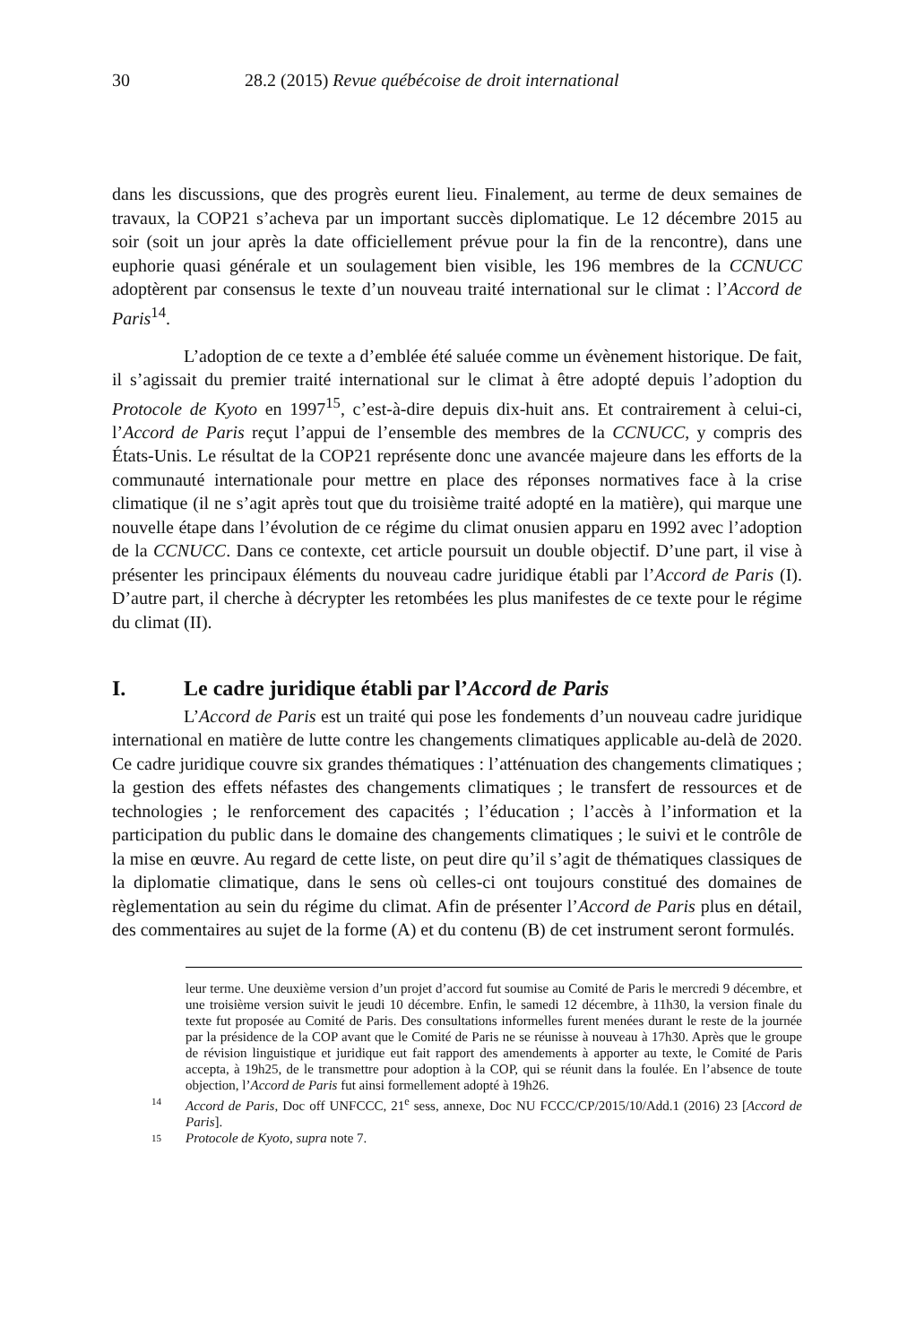30 28.2 (2015) Revue québécoise de droit international
dans les discussions, que des progrès eurent lieu. Finalement, au terme de deux semaines de travaux, la COP21 s’acheva par un important succès diplomatique. Le 12 décembre 2015 au soir (soit un jour après la date officiellement prévue pour la fin de la rencontre), dans une euphorie quasi générale et un soulagement bien visible, les 196 membres de la CCNUCC adoptèrent par consensus le texte d’un nouveau traité international sur le climat : l’Accord de Paris<sup>14</sup>.
L’adoption de ce texte a d’emblée été saluée comme un évènement historique. De fait, il s’agissait du premier traité international sur le climat à être adopté depuis l’adoption du Protocole de Kyoto en 1997<sup>15</sup>, c’est-à-dire depuis dix-huit ans. Et contrairement à celui-ci, l’Accord de Paris reçut l’appui de l’ensemble des membres de la CCNUCC, y compris des États-Unis. Le résultat de la COP21 représente donc une avancée majeure dans les efforts de la communauté internationale pour mettre en place des réponses normatives face à la crise climatique (il ne s’agit après tout que du troisième traité adopté en la matière), qui marque une nouvelle étape dans l’évolution de ce régime du climat onusien apparu en 1992 avec l’adoption de la CCNUCC. Dans ce contexte, cet article poursuit un double objectif. D’une part, il vise à présenter les principaux éléments du nouveau cadre juridique établi par l’Accord de Paris (I). D’autre part, il cherche à décrypter les retombées les plus manifestes de ce texte pour le régime du climat (II).
I. Le cadre juridique établi par l’Accord de Paris
L’Accord de Paris est un traité qui pose les fondements d’un nouveau cadre juridique international en matière de lutte contre les changements climatiques applicable au-delà de 2020. Ce cadre juridique couvre six grandes thématiques : l’atténuation des changements climatiques ; la gestion des effets néfastes des changements climatiques ; le transfert de ressources et de technologies ; le renforcement des capacités ; l’éducation ; l’accès à l’information et la participation du public dans le domaine des changements climatiques ; le suivi et le contrôle de la mise en œuvre. Au regard de cette liste, on peut dire qu’il s’agit de thématiques classiques de la diplomatie climatique, dans le sens où celles-ci ont toujours constitué des domaines de règlementation au sein du régime du climat. Afin de présenter l’Accord de Paris plus en détail, des commentaires au sujet de la forme (A) et du contenu (B) de cet instrument seront formulés.
leur terme. Une deuxième version d’un projet d’accord fut soumise au Comité de Paris le mercredi 9 décembre, et une troisième version suivit le jeudi 10 décembre. Enfin, le samedi 12 décembre, à 11h30, la version finale du texte fut proposée au Comité de Paris. Des consultations informelles furent menées durant le reste de la journée par la présidence de la COP avant que le Comité de Paris ne se réunisse à nouveau à 17h30. Après que le groupe de révision linguistique et juridique eut fait rapport des amendements à apporter au texte, le Comité de Paris accepta, à 19h25, de le transmettre pour adoption à la COP, qui se réunit dans la foulée. En l’absence de toute objection, l’Accord de Paris fut ainsi formellement adopté à 19h26.
14
Accord de Paris, Doc off UNFCCC, 21<sup>e</sup> sess, annexe, Doc NU FCCC/CP/2015/10/Add.1 (2016) 23 [Accord de Paris].
15
Protocole de Kyoto, supra note 7.